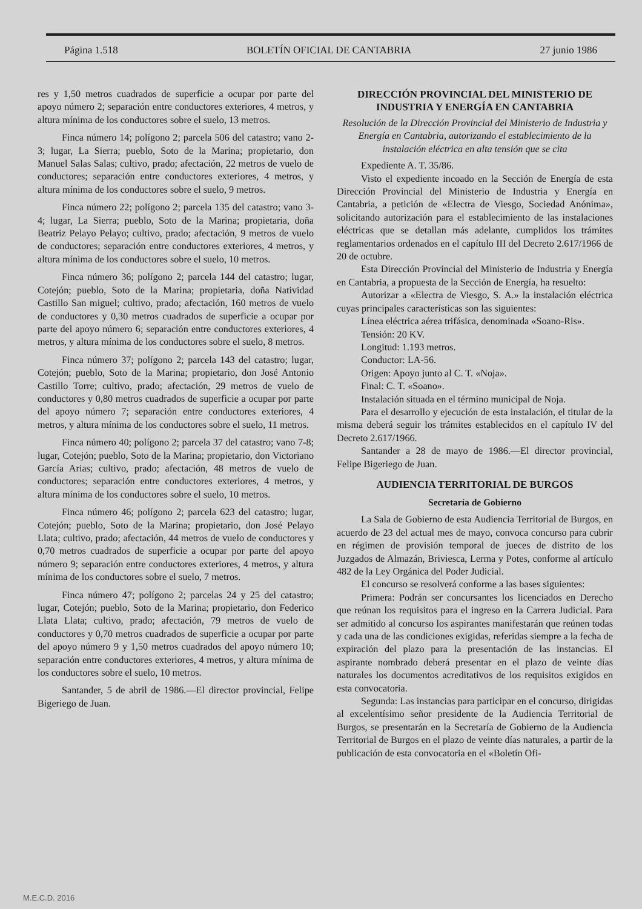Página 1.518 BOLETÍN OFICIAL DE CANTABRIA 27 junio 1986
res y 1,50 metros cuadrados de superficie a ocupar por parte del apoyo número 2; separación entre conductores exteriores, 4 metros, y altura mínima de los conductores sobre el suelo, 13 metros.
Finca número 14; polígono 2; parcela 506 del catastro; vano 2-3; lugar, La Sierra; pueblo, Soto de la Marina; propietario, don Manuel Salas Salas; cultivo, prado; afectación, 22 metros de vuelo de conductores; separación entre conductores exteriores, 4 metros, y altura mínima de los conductores sobre el suelo, 9 metros.
Finca número 22; polígono 2; parcela 135 del catastro; vano 3-4; lugar, La Sierra; pueblo, Soto de la Marina; propietaria, doña Beatriz Pelayo Pelayo; cultivo, prado; afectación, 9 metros de vuelo de conductores; separación entre conductores exteriores, 4 metros, y altura mínima de los conductores sobre el suelo, 10 metros.
Finca número 36; polígono 2; parcela 144 del catastro; lugar, Cotejón; pueblo, Soto de la Marina; propietaria, doña Natividad Castillo San miguel; cultivo, prado; afectación, 160 metros de vuelo de conductores y 0,30 metros cuadrados de superficie a ocupar por parte del apoyo número 6; separación entre conductores exteriores, 4 metros, y altura mínima de los conductores sobre el suelo, 8 metros.
Finca número 37; polígono 2; parcela 143 del catastro; lugar, Cotejón; pueblo, Soto de la Marina; propietario, don José Antonio Castillo Torre; cultivo, prado; afectación, 29 metros de vuelo de conductores y 0,80 metros cuadrados de superficie a ocupar por parte del apoyo número 7; separación entre conductores exteriores, 4 metros, y altura mínima de los conductores sobre el suelo, 11 metros.
Finca número 40; polígono 2; parcela 37 del catastro; vano 7-8; lugar, Cotejón; pueblo, Soto de la Marina; propietario, don Victoriano García Arias; cultivo, prado; afectación, 48 metros de vuelo de conductores; separación entre conductores exteriores, 4 metros, y altura mínima de los conductores sobre el suelo, 10 metros.
Finca número 46; polígono 2; parcela 623 del catastro; lugar, Cotejón; pueblo, Soto de la Marina; propietario, don José Pelayo Llata; cultivo, prado; afectación, 44 metros de vuelo de conductores y 0,70 metros cuadrados de superficie a ocupar por parte del apoyo número 9; separación entre conductores exteriores, 4 metros, y altura mínima de los conductores sobre el suelo, 7 metros.
Finca número 47; polígono 2; parcelas 24 y 25 del catastro; lugar, Cotejón; pueblo, Soto de la Marina; propietario, don Federico Llata Llata; cultivo, prado; afectación, 79 metros de vuelo de conductores y 0,70 metros cuadrados de superficie a ocupar por parte del apoyo número 9 y 1,50 metros cuadrados del apoyo número 10; separación entre conductores exteriores, 4 metros, y altura mínima de los conductores sobre el suelo, 10 metros.
Santander, 5 de abril de 1986.—El director provincial, Felipe Bigeriego de Juan.
DIRECCIÓN PROVINCIAL DEL MINISTERIO DE INDUSTRIA Y ENERGÍA EN CANTABRIA
Resolución de la Dirección Provincial del Ministerio de Industria y Energía en Cantabria, autorizando el establecimiento de la instalación eléctrica en alta tensión que se cita
Expediente A. T. 35/86.
Visto el expediente incoado en la Sección de Energía de esta Dirección Provincial del Ministerio de Industria y Energía en Cantabria, a petición de «Electra de Viesgo, Sociedad Anónima», solicitando autorización para el establecimiento de las instalaciones eléctricas que se detallan más adelante, cumplidos los trámites reglamentarios ordenados en el capítulo III del Decreto 2.617/1966 de 20 de octubre.
Esta Dirección Provincial del Ministerio de Industria y Energía en Cantabria, a propuesta de la Sección de Energía, ha resuelto:
Autorizar a «Electra de Viesgo, S. A.» la instalación eléctrica cuyas principales características son las siguientes:
Línea eléctrica aérea trifásica, denominada «Soano-Ris».
Tensión: 20 KV.
Longitud: 1.193 metros.
Conductor: LA-56.
Origen: Apoyo junto al C. T. «Noja».
Final: C. T. «Soano».
Instalación situada en el término municipal de Noja.
Para el desarrollo y ejecución de esta instalación, el titular de la misma deberá seguir los trámites establecidos en el capítulo IV del Decreto 2.617/1966.
Santander a 28 de mayo de 1986.—El director provincial, Felipe Bigeriego de Juan.
AUDIENCIA TERRITORIAL DE BURGOS
Secretaría de Gobierno
La Sala de Gobierno de esta Audiencia Territorial de Burgos, en acuerdo de 23 del actual mes de mayo, convoca concurso para cubrir en régimen de provisión temporal de jueces de distrito de los Juzgados de Almazán, Briviesca, Lerma y Potes, conforme al artículo 482 de la Ley Orgánica del Poder Judicial.
El concurso se resolverá conforme a las bases siguientes:
Primera: Podrán ser concursantes los licenciados en Derecho que reúnan los requisitos para el ingreso en la Carrera Judicial. Para ser admitido al concurso los aspirantes manifestarán que reúnen todas y cada una de las condiciones exigidas, referidas siempre a la fecha de expiración del plazo para la presentación de las instancias. El aspirante nombrado deberá presentar en el plazo de veinte días naturales los documentos acreditativos de los requisitos exigidos en esta convocatoria.
Segunda: Las instancias para participar en el concurso, dirigidas al excelentísimo señor presidente de la Audiencia Territorial de Burgos, se presentarán en la Secretaría de Gobierno de la Audiencia Territorial de Burgos en el plazo de veinte días naturales, a partir de la publicación de esta convocatoria en el «Boletín Ofi-
M.E.C.D. 2016